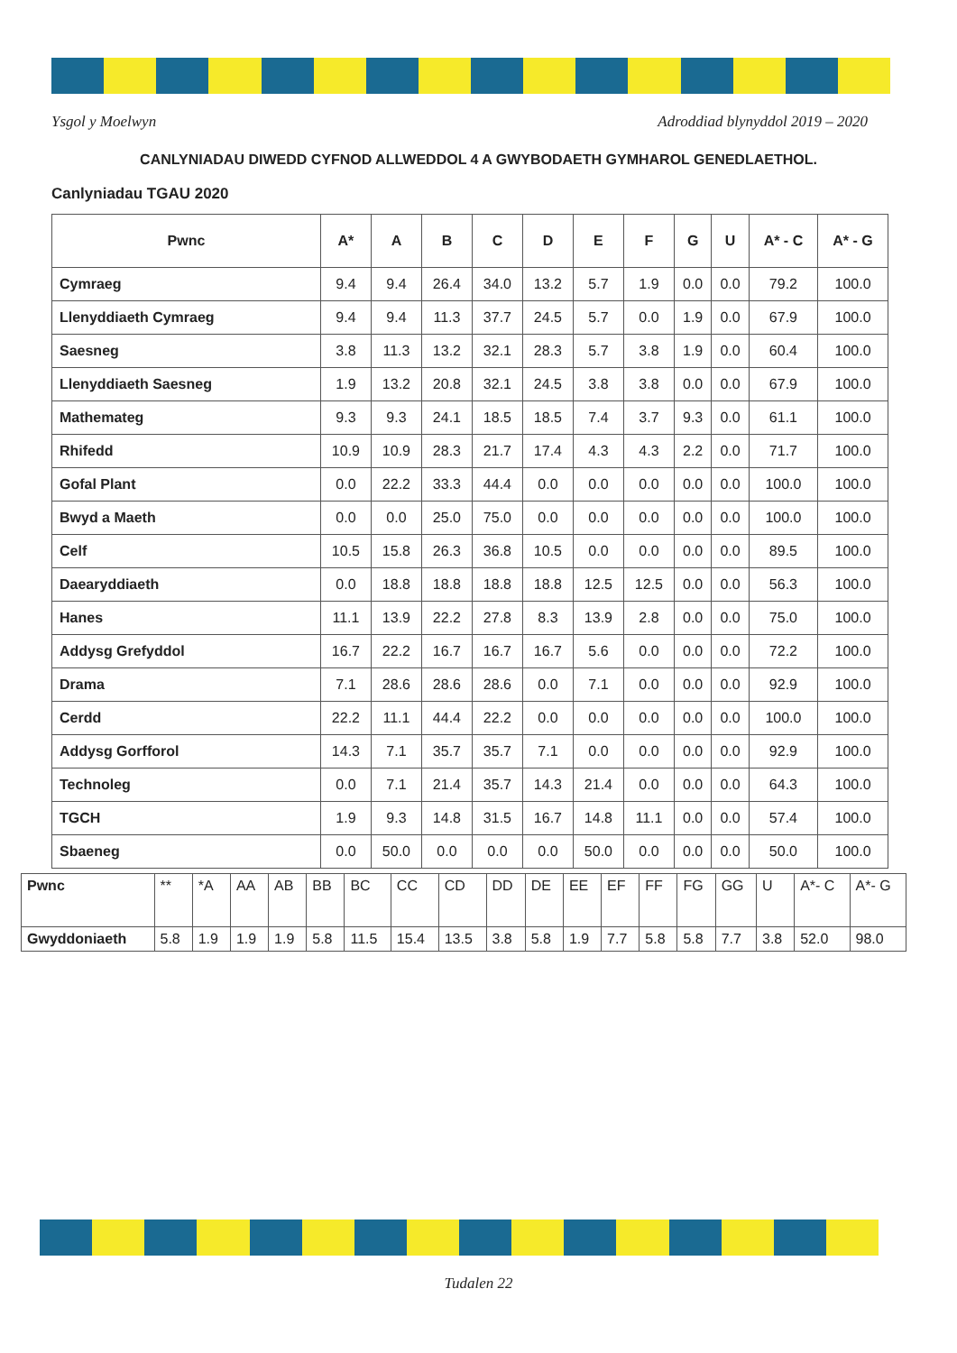Ysgol y Moelwyn Adroddiad blynyddol 2019 – 2020
CANLYNIADAU DIWEDD CYFNOD ALLWEDDOL 4 A GWYBODAETH GYMHAROL GENEDLAETHOL.
Canlyniadau TGAU 2020
| Pwnc | A* | A | B | C | D | E | F | G | U | A* - C | A* - G |
| --- | --- | --- | --- | --- | --- | --- | --- | --- | --- | --- | --- |
| Cymraeg | 9.4 | 9.4 | 26.4 | 34.0 | 13.2 | 5.7 | 1.9 | 0.0 | 0.0 | 79.2 | 100.0 |
| Llenyddiaeth Cymraeg | 9.4 | 9.4 | 11.3 | 37.7 | 24.5 | 5.7 | 0.0 | 1.9 | 0.0 | 67.9 | 100.0 |
| Saesneg | 3.8 | 11.3 | 13.2 | 32.1 | 28.3 | 5.7 | 3.8 | 1.9 | 0.0 | 60.4 | 100.0 |
| Llenyddiaeth Saesneg | 1.9 | 13.2 | 20.8 | 32.1 | 24.5 | 3.8 | 3.8 | 0.0 | 0.0 | 67.9 | 100.0 |
| Mathemateg | 9.3 | 9.3 | 24.1 | 18.5 | 18.5 | 7.4 | 3.7 | 9.3 | 0.0 | 61.1 | 100.0 |
| Rhifedd | 10.9 | 10.9 | 28.3 | 21.7 | 17.4 | 4.3 | 4.3 | 2.2 | 0.0 | 71.7 | 100.0 |
| Gofal Plant | 0.0 | 22.2 | 33.3 | 44.4 | 0.0 | 0.0 | 0.0 | 0.0 | 0.0 | 100.0 | 100.0 |
| Bwyd a Maeth | 0.0 | 0.0 | 25.0 | 75.0 | 0.0 | 0.0 | 0.0 | 0.0 | 0.0 | 100.0 | 100.0 |
| Celf | 10.5 | 15.8 | 26.3 | 36.8 | 10.5 | 0.0 | 0.0 | 0.0 | 0.0 | 89.5 | 100.0 |
| Daearyddiaeth | 0.0 | 18.8 | 18.8 | 18.8 | 18.8 | 12.5 | 12.5 | 0.0 | 0.0 | 56.3 | 100.0 |
| Hanes | 11.1 | 13.9 | 22.2 | 27.8 | 8.3 | 13.9 | 2.8 | 0.0 | 0.0 | 75.0 | 100.0 |
| Addysg Grefyddol | 16.7 | 22.2 | 16.7 | 16.7 | 16.7 | 5.6 | 0.0 | 0.0 | 0.0 | 72.2 | 100.0 |
| Drama | 7.1 | 28.6 | 28.6 | 28.6 | 0.0 | 7.1 | 0.0 | 0.0 | 0.0 | 92.9 | 100.0 |
| Cerdd | 22.2 | 11.1 | 44.4 | 22.2 | 0.0 | 0.0 | 0.0 | 0.0 | 0.0 | 100.0 | 100.0 |
| Addysg Gorfforol | 14.3 | 7.1 | 35.7 | 35.7 | 7.1 | 0.0 | 0.0 | 0.0 | 0.0 | 92.9 | 100.0 |
| Technoleg | 0.0 | 7.1 | 21.4 | 35.7 | 14.3 | 21.4 | 0.0 | 0.0 | 0.0 | 64.3 | 100.0 |
| TGCH | 1.9 | 9.3 | 14.8 | 31.5 | 16.7 | 14.8 | 11.1 | 0.0 | 0.0 | 57.4 | 100.0 |
| Sbaeneg | 0.0 | 50.0 | 0.0 | 0.0 | 0.0 | 50.0 | 0.0 | 0.0 | 0.0 | 50.0 | 100.0 |
| Pwnc | ** | *A | AA | AB | BB | BC | CC | CD | DD | DE | EE | EF | FF | FG | GG | U | A*- C | A*- G |
| --- | --- | --- | --- | --- | --- | --- | --- | --- | --- | --- | --- | --- | --- | --- | --- | --- | --- | --- |
| Gwyddoniaeth | 5.8 | 1.9 | 1.9 | 1.9 | 5.8 | 11.5 | 15.4 | 13.5 | 3.8 | 5.8 | 1.9 | 7.7 | 5.8 | 5.8 | 7.7 | 3.8 | 52.0 | 98.0 |
Tudalen 22